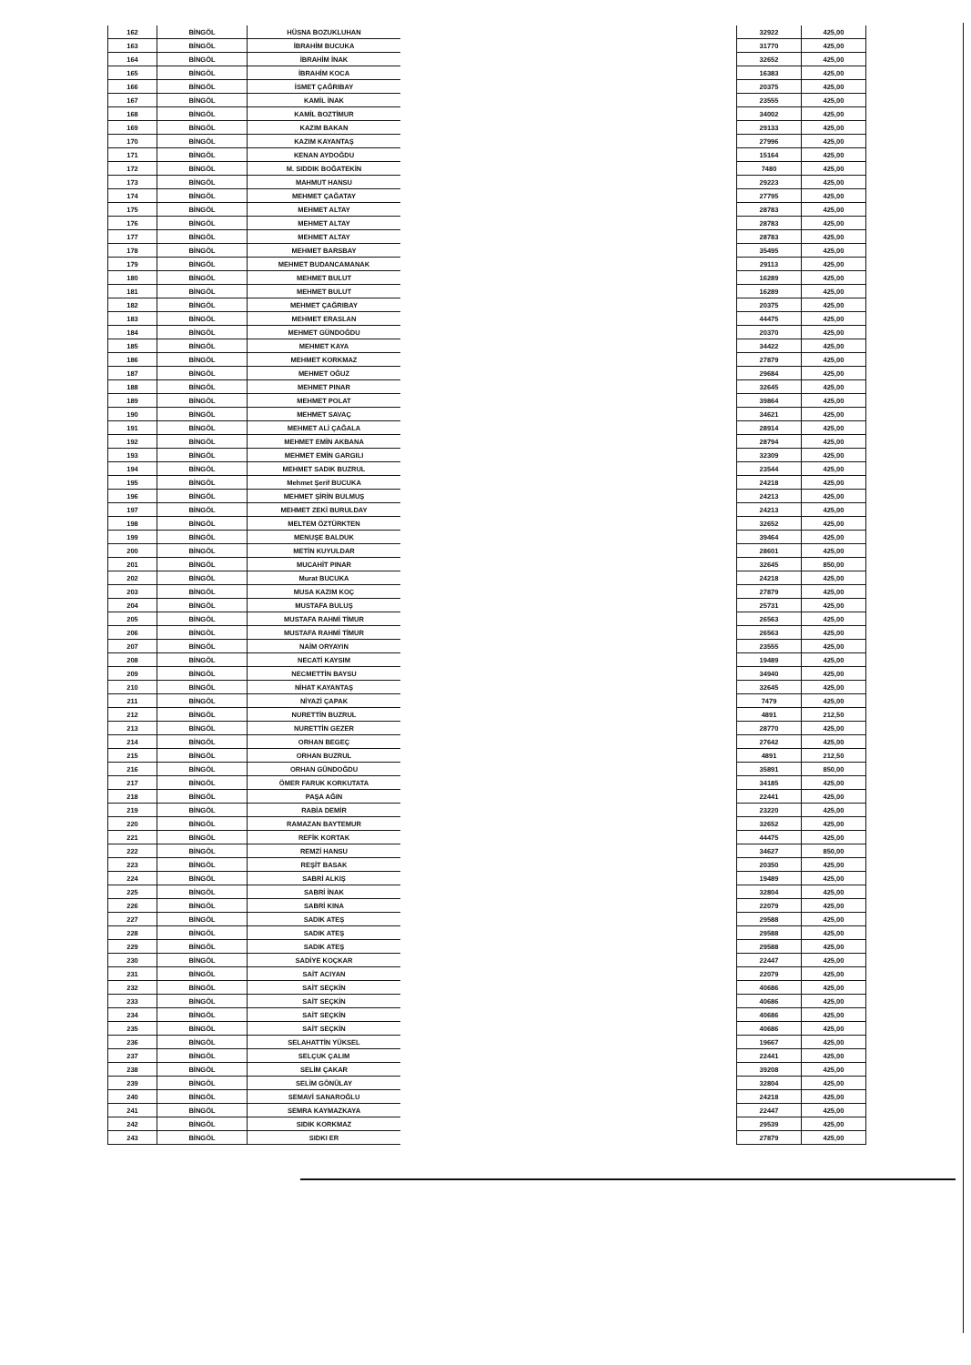| 162 | BİNGÖL | HÜSNA BOZUKLUHAN |
| 163 | BİNGÖL | İBRAHİM BUCUKA |
| 164 | BİNGÖL | İBRAHİM İNAK |
| 165 | BİNGÖL | İBRAHİM KOCA |
| 166 | BİNGÖL | İSMET ÇAĞRIBAY |
| 167 | BİNGÖL | KAMİL İNAK |
| 168 | BİNGÖL | KAMİL BOZTİMUR |
| 169 | BİNGÖL | KAZIM BAKAN |
| 170 | BİNGÖL | KAZIM KAYANTAŞ |
| 171 | BİNGÖL | KENAN AYDOĞDU |
| 172 | BİNGÖL | M. SIDDIK BOĞATEKİN |
| 173 | BİNGÖL | MAHMUT HANSU |
| 174 | BİNGÖL | MEHMET ÇAĞATAY |
| 175 | BİNGÖL | MEHMET ALTAY |
| 176 | BİNGÖL | MEHMET ALTAY |
| 177 | BİNGÖL | MEHMET ALTAY |
| 178 | BİNGÖL | MEHMET BARSBAY |
| 179 | BİNGÖL | MEHMET BUDANCAMANAK |
| 180 | BİNGÖL | MEHMET BULUT |
| 181 | BİNGÖL | MEHMET BULUT |
| 182 | BİNGÖL | MEHMET ÇAĞRIBAY |
| 183 | BİNGÖL | MEHMET ERASLAN |
| 184 | BİNGÖL | MEHMET GÜNDOĞDU |
| 185 | BİNGÖL | MEHMET KAYA |
| 186 | BİNGÖL | MEHMET KORKMAZ |
| 187 | BİNGÖL | MEHMET OĞUZ |
| 188 | BİNGÖL | MEHMET PINAR |
| 189 | BİNGÖL | MEHMET POLAT |
| 190 | BİNGÖL | MEHMET SAVAÇ |
| 191 | BİNGÖL | MEHMET ALİ ÇAĞALA |
| 192 | BİNGÖL | MEHMET EMİN AKBANA |
| 193 | BİNGÖL | MEHMET EMİN GARGILI |
| 194 | BİNGÖL | MEHMET SADIK BUZRUL |
| 195 | BİNGÖL | Mehmet Şerif BUCUKA |
| 196 | BİNGÖL | MEHMET ŞİRİN BULMUŞ |
| 197 | BİNGÖL | MEHMET ZEKİ BURULDAY |
| 198 | BİNGÖL | MELTEM ÖZTÜRKTEN |
| 199 | BİNGÖL | MENUŞE BALDUK |
| 200 | BİNGÖL | METİN KUYULDAR |
| 201 | BİNGÖL | MUCAHİT PINAR |
| 202 | BİNGÖL | Murat BUCUKA |
| 203 | BİNGÖL | MUSA KAZIM KOÇ |
| 204 | BİNGÖL | MUSTAFA BULUŞ |
| 205 | BİNGÖL | MUSTAFA RAHMİ TİMUR |
| 206 | BİNGÖL | MUSTAFA RAHMİ TİMUR |
| 207 | BİNGÖL | NAİM ORYAYIN |
| 208 | BİNGÖL | NECATİ KAYSIM |
| 209 | BİNGÖL | NECMETTİN BAYSU |
| 210 | BİNGÖL | NİHAT KAYANTAŞ |
| 211 | BİNGÖL | NİYAZİ ÇAPAK |
| 212 | BİNGÖL | NURETTİN BUZRUL |
| 213 | BİNGÖL | NURETTİN GEZER |
| 214 | BİNGÖL | ORHAN BEGEÇ |
| 215 | BİNGÖL | ORHAN BUZRUL |
| 216 | BİNGÖL | ORHAN GÜNDOĞDU |
| 217 | BİNGÖL | ÖMER FARUK KORKUTATA |
| 218 | BİNGÖL | PAŞA AĞIN |
| 219 | BİNGÖL | RABİA DEMİR |
| 220 | BİNGÖL | RAMAZAN BAYTEMUR |
| 221 | BİNGÖL | REFİK KORTAK |
| 222 | BİNGÖL | REMZİ HANSU |
| 223 | BİNGÖL | REŞİT BASAK |
| 224 | BİNGÖL | SABRİ ALKIŞ |
| 225 | BİNGÖL | SABRİ İNAK |
| 226 | BİNGÖL | SABRİ KINA |
| 227 | BİNGÖL | SADIK ATEŞ |
| 228 | BİNGÖL | SADIK ATEŞ |
| 229 | BİNGÖL | SADIK ATEŞ |
| 230 | BİNGÖL | SADİYE KOÇKAR |
| 231 | BİNGÖL | SAİT ACIYAN |
| 232 | BİNGÖL | SAİT SEÇKİN |
| 233 | BİNGÖL | SAİT SEÇKİN |
| 234 | BİNGÖL | SAİT SEÇKİN |
| 235 | BİNGÖL | SAİT SEÇKİN |
| 236 | BİNGÖL | SELAHATTİN YÜKSEL |
| 237 | BİNGÖL | SELÇUK ÇALIM |
| 238 | BİNGÖL | SELİM ÇAKAR |
| 239 | BİNGÖL | SELİM GÖNÜLAY |
| 240 | BİNGÖL | SEMAVİ SANAROĞLU |
| 241 | BİNGÖL | SEMRA KAYMAZKAYA |
| 242 | BİNGÖL | SIDIK KORKMAZ |
| 243 | BİNGÖL | SIDKI ER |
| 32922 | 425,00 |
| 31770 | 425,00 |
| 32652 | 425,00 |
| 16383 | 425,00 |
| 20375 | 425,00 |
| 23555 | 425,00 |
| 34002 | 425,00 |
| 29133 | 425,00 |
| 27996 | 425,00 |
| 15164 | 425,00 |
| 7480 | 425,00 |
| 29223 | 425,00 |
| 27795 | 425,00 |
| 28783 | 425,00 |
| 28783 | 425,00 |
| 28783 | 425,00 |
| 35495 | 425,00 |
| 29113 | 425,00 |
| 16289 | 425,00 |
| 16289 | 425,00 |
| 20375 | 425,00 |
| 44475 | 425,00 |
| 20370 | 425,00 |
| 34422 | 425,00 |
| 27879 | 425,00 |
| 29684 | 425,00 |
| 32645 | 425,00 |
| 39864 | 425,00 |
| 34621 | 425,00 |
| 28914 | 425,00 |
| 28794 | 425,00 |
| 32309 | 425,00 |
| 23544 | 425,00 |
| 24218 | 425,00 |
| 24213 | 425,00 |
| 24213 | 425,00 |
| 32652 | 425,00 |
| 39464 | 425,00 |
| 28601 | 425,00 |
| 32645 | 850,00 |
| 24218 | 425,00 |
| 27879 | 425,00 |
| 25731 | 425,00 |
| 26563 | 425,00 |
| 26563 | 425,00 |
| 23555 | 425,00 |
| 19489 | 425,00 |
| 34940 | 425,00 |
| 32645 | 425,00 |
| 7479 | 425,00 |
| 4891 | 212,50 |
| 28770 | 425,00 |
| 27642 | 425,00 |
| 4891 | 212,50 |
| 35891 | 850,00 |
| 34185 | 425,00 |
| 22441 | 425,00 |
| 23220 | 425,00 |
| 32652 | 425,00 |
| 44475 | 425,00 |
| 34627 | 850,00 |
| 20350 | 425,00 |
| 19489 | 425,00 |
| 32804 | 425,00 |
| 22079 | 425,00 |
| 29588 | 425,00 |
| 29588 | 425,00 |
| 29588 | 425,00 |
| 22447 | 425,00 |
| 22079 | 425,00 |
| 40686 | 425,00 |
| 40686 | 425,00 |
| 40686 | 425,00 |
| 40686 | 425,00 |
| 19667 | 425,00 |
| 22441 | 425,00 |
| 39208 | 425,00 |
| 32804 | 425,00 |
| 24218 | 425,00 |
| 22447 | 425,00 |
| 29539 | 425,00 |
| 27879 | 425,00 |